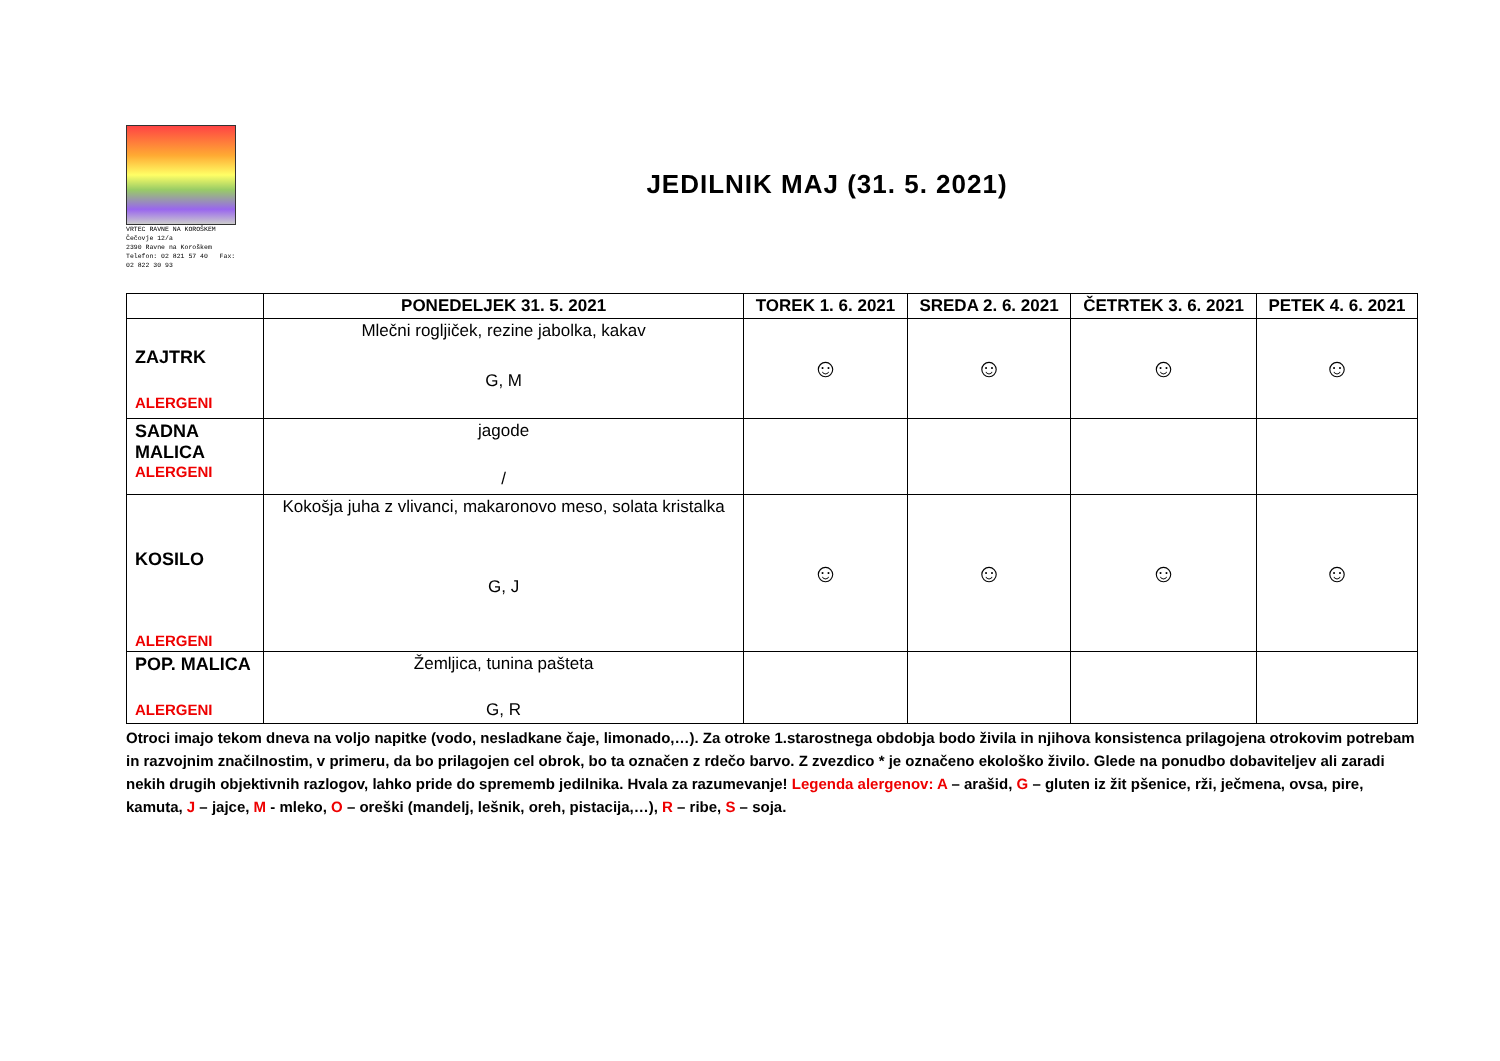VRTEC RAVNE NA KOROŠKEM
Čečovje 12/a
2390 Ravne na Koroškem
Telefon: 02 821 57 40 Fax: 02 822 30 93
JEDILNIK MAJ (31. 5. 2021)
| | PONEDELJEK 31. 5. 2021 | TOREK 1. 6. 2021 | SREDA 2. 6. 2021 | ČETRTEK 3. 6. 2021 | PETEK 4. 6. 2021 |
| --- | --- | --- | --- | --- | --- |
| ZAJTRK ALERGENI | Mlečni rogljiček, rezine jabolka, kakav G, M | ☺ | ☺ | ☺ | ☺ |
| SADNA MALICA ALERGENI | jagode / | | | | |
| KOSILO ALERGENI | Kokošja juha z vlivanci, makaronovo meso, solata kristalka G, J | ☺ | ☺ | ☺ | ☺ |
| POP. MALICA ALERGENI | Žemljica, tunina pašteta G, R | | | | |
Otroci imajo tekom dneva na voljo napitke (vodo, nesladkane čaje, limonado,…). Za otroke 1.starostnega obdobja bodo živila in njihova konsistenca prilagojena otrokovim potrebam in razvojnim značilnostim, v primeru, da bo prilagojen cel obrok, bo ta označen z rdečo barvo. Z zvezdico * je označeno ekološko živilo. Glede na ponudbo dobaviteljev ali zaradi nekih drugih objektivnih razlogov, lahko pride do sprememb jedilnika. Hvala za razumevanje! Legenda alergenov: A – arašid, G – gluten iz žit pšenice, rži, ječmena, ovsa, pire, kamuta, J – jajce, M - mleko, O – oreški (mandelj, lešnik, oreh, pistacija,…), R – ribe, S – soja.